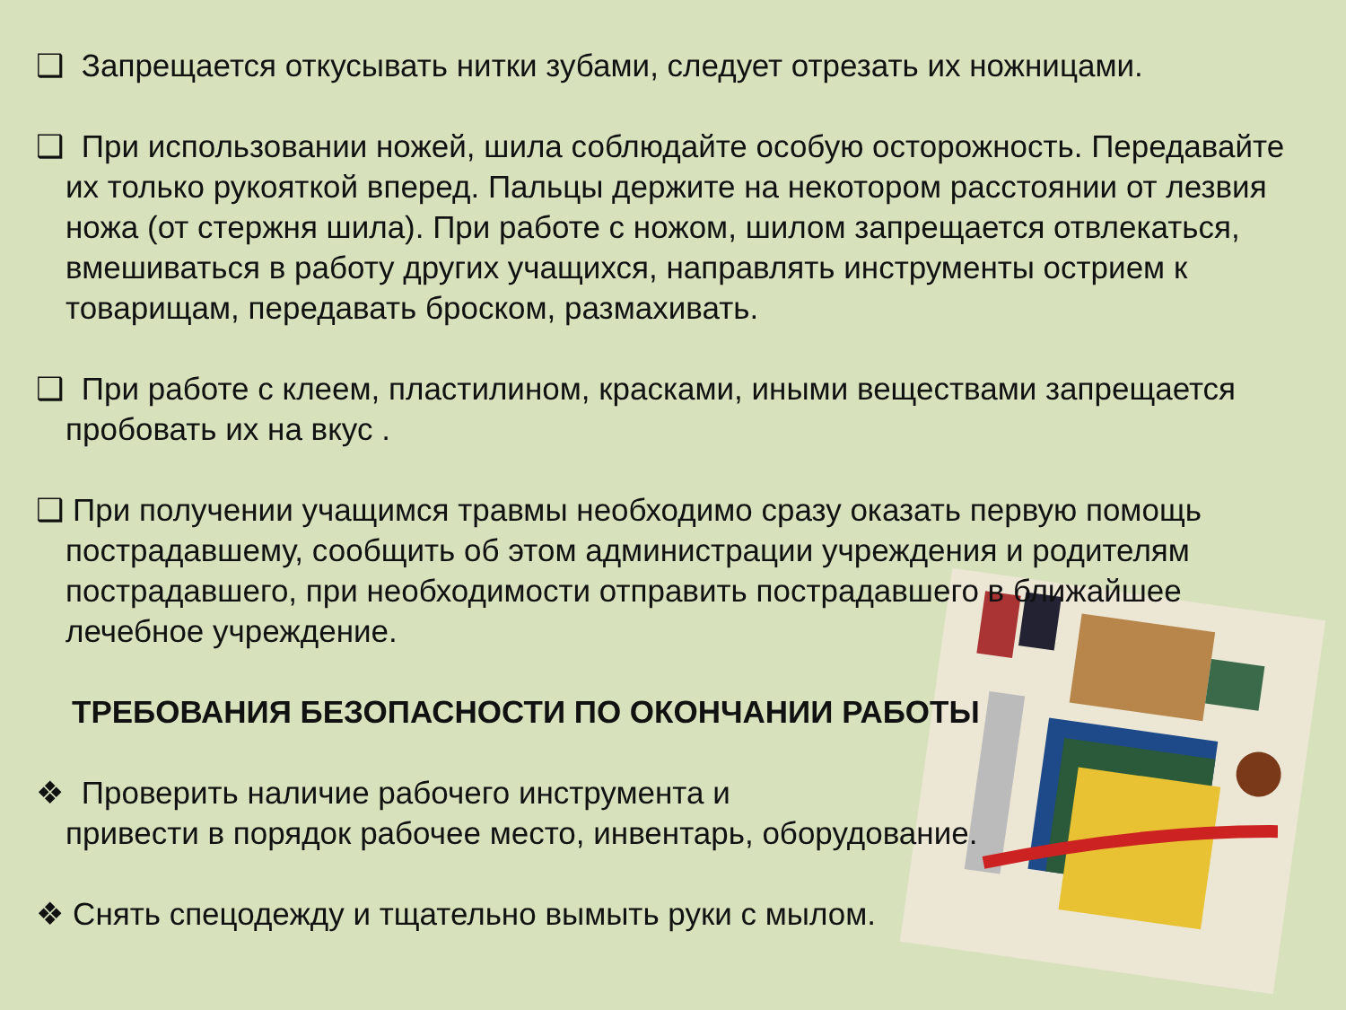❑ Запрещается откусывать нитки зубами, следует отрезать их ножницами.
❑ При использовании ножей, шила соблюдайте особую осторожность. Передавайте их только рукояткой вперед. Пальцы держите на некотором расстоянии от лезвия ножа (от стержня шила). При работе с ножом, шилом запрещается отвлекаться, вмешиваться в работу других учащихся, направлять инструменты острием к товарищам, передавать броском, размахивать.
❑ При работе с клеем, пластилином, красками, иными веществами запрещается пробовать их на вкус .
❑ При получении учащимся травмы необходимо сразу оказать первую помощь пострадавшему, сообщить об этом администрации учреждения и родителям пострадавшего, при необходимости отправить пострадавшего в ближайшее лечебное учреждение.
ТРЕБОВАНИЯ БЕЗОПАСНОСТИ ПО ОКОНЧАНИИ РАБОТЫ
❖ Проверить наличие рабочего инструмента и
привести в порядок рабочее место, инвентарь, оборудование.
❖ Снять спецодежду и тщательно вымыть руки с мылом.